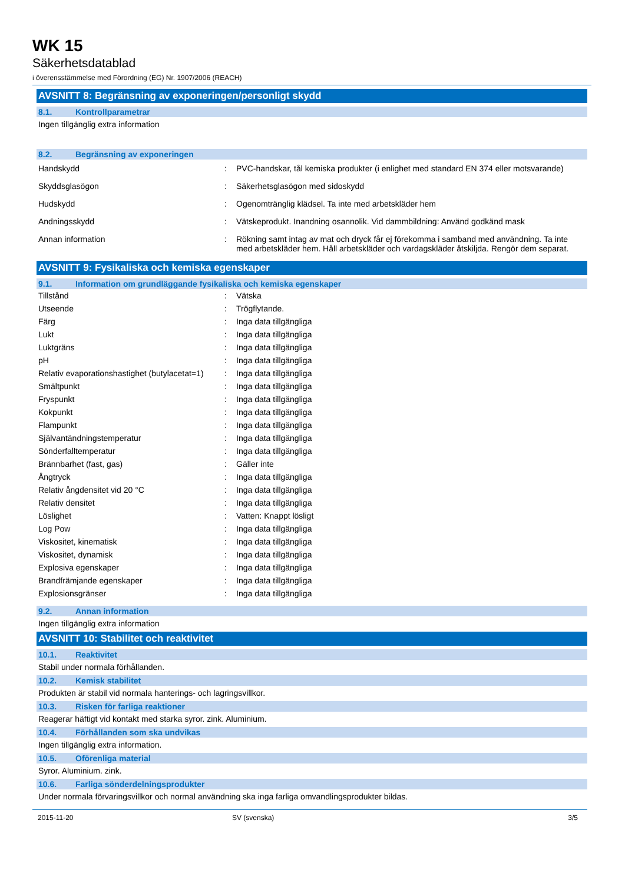WK 15
Säkerhetsdatablad
i överensstämmelse med Förordning (EG) Nr. 1907/2006 (REACH)
AVSNITT 8: Begränsning av exponeringen/personligt skydd
8.1. Kontrollparametrar
Ingen tillgänglig extra information
8.2. Begränsning av exponeringen
| Handskydd | : | PVC-handskar, tål kemiska produkter (i enlighet med standard EN 374 eller motsvarande) |
| Skyddsglasögon | : | Säkerhetsglasögon med sidoskydd |
| Hudskydd | : | Ogenomtränglig klädsel. Ta inte med arbetskläder hem |
| Andningsskydd | : | Vätskeprodukt. Inandning osannolik. Vid dammbildning: Använd godkänd mask |
| Annan information | : | Rökning samt intag av mat och dryck får ej förekomma i samband med användning. Ta inte med arbetskläder hem. Håll arbetskläder och vardagskläder åtskiljda. Rengör dem separat. |
AVSNITT 9: Fysikaliska och kemiska egenskaper
9.1. Information om grundläggande fysikaliska och kemiska egenskaper
| Tillstånd | : | Vätska |
| Utseende | : | Trögflytande. |
| Färg | : | Inga data tillgängliga |
| Lukt | : | Inga data tillgängliga |
| Luktgräns | : | Inga data tillgängliga |
| pH | : | Inga data tillgängliga |
| Relativ evaporationshastighet (butylacetat=1) | : | Inga data tillgängliga |
| Smältpunkt | : | Inga data tillgängliga |
| Fryspunkt | : | Inga data tillgängliga |
| Kokpunkt | : | Inga data tillgängliga |
| Flampunkt | : | Inga data tillgängliga |
| Självantändningstemperatur | : | Inga data tillgängliga |
| Sönderfalltemperatur | : | Inga data tillgängliga |
| Brännbarhet (fast, gas) | : | Gäller inte |
| Ångtryck | : | Inga data tillgängliga |
| Relativ ångdensitet vid 20 °C | : | Inga data tillgängliga |
| Relativ densitet | : | Inga data tillgängliga |
| Löslighet | : | Vatten: Knappt lösligt |
| Log Pow | : | Inga data tillgängliga |
| Viskositet, kinematisk | : | Inga data tillgängliga |
| Viskositet, dynamisk | : | Inga data tillgängliga |
| Explosiva egenskaper | : | Inga data tillgängliga |
| Brandfrämjande egenskaper | : | Inga data tillgängliga |
| Explosionsgränser | : | Inga data tillgängliga |
9.2. Annan information
Ingen tillgänglig extra information
AVSNITT 10: Stabilitet och reaktivitet
10.1. Reaktivitet
Stabil under normala förhållanden.
10.2. Kemisk stabilitet
Produkten är stabil vid normala hanterings- och lagringsvillkor.
10.3. Risken för farliga reaktioner
Reagerar häftigt vid kontakt med starka syror. zink. Aluminium.
10.4. Förhållanden som ska undvikas
Ingen tillgänglig extra information.
10.5. Oförenliga material
Syror. Aluminium. zink.
10.6. Farliga sönderdelningsprodukter
Under normala förvaringsvillkor och normal användning ska inga farliga omvandlingsprodukter bildas.
2015-11-20 SV (svenska) 3/5